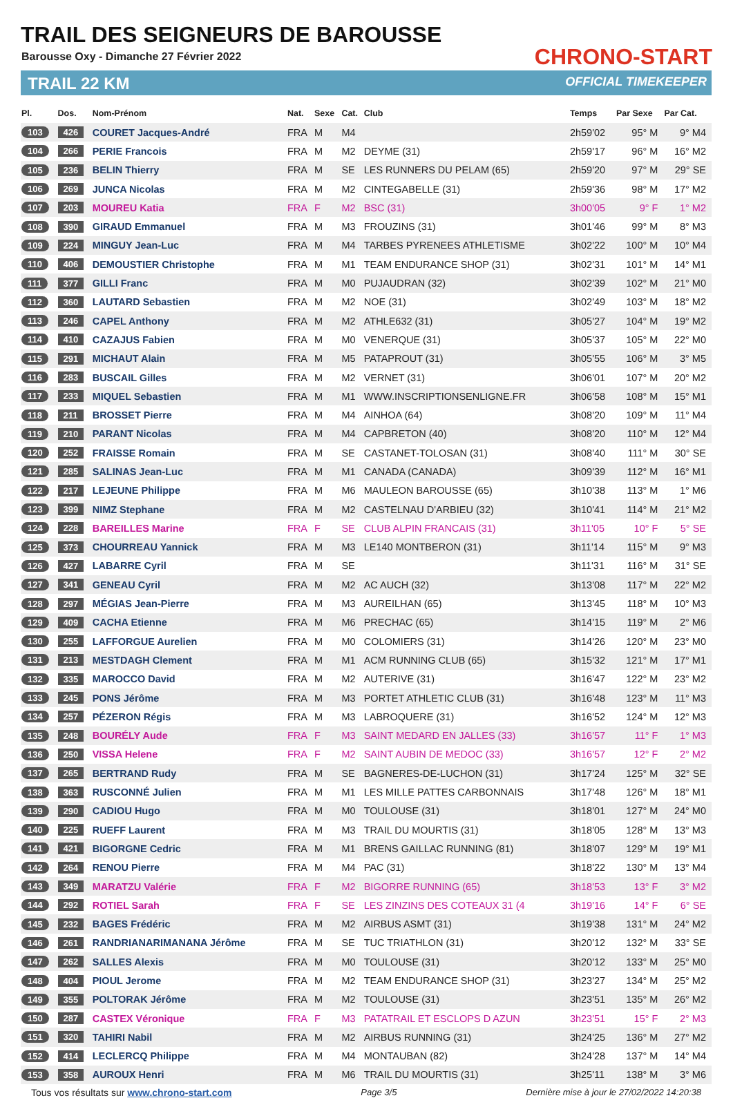TRAIL DES SEIGNEURS DE BAROUSSE
Barousse Oxy - Dimanche 27 Février 2022
TRAIL 22 KM
CHRONO-START
OFFICIAL TIMEKEEPER
| Pl. | Dos. | Nom-Prénom | Nat. | Sexe | Cat. | Club | Temps | Par Sexe | Par Cat. |
| --- | --- | --- | --- | --- | --- | --- | --- | --- | --- |
| 103 | 426 | COURET Jacques-André | FRA | M | M4 | | 2h59'02 | 95° M | 9° M4 |
| 104 | 266 | PERIE Francois | FRA | M | M2 | DEYME (31) | 2h59'17 | 96° M | 16° M2 |
| 105 | 236 | BELIN Thierry | FRA | M | SE | LES RUNNERS DU PELAM (65) | 2h59'20 | 97° M | 29° SE |
| 106 | 269 | JUNCA Nicolas | FRA | M | M2 | CINTEGABELLE (31) | 2h59'36 | 98° M | 17° M2 |
| 107 | 203 | MOUREU Katia | FRA | F | M2 | BSC (31) | 3h00'05 | 9° F | 1° M2 |
| 108 | 390 | GIRAUD Emmanuel | FRA | M | M3 | FROUZINS (31) | 3h01'46 | 99° M | 8° M3 |
| 109 | 224 | MINGUY Jean-Luc | FRA | M | M4 | TARBES PYRENEES ATHLETISME | 3h02'22 | 100° M | 10° M4 |
| 110 | 406 | DEMOUSTIER Christophe | FRA | M | M1 | TEAM ENDURANCE SHOP (31) | 3h02'31 | 101° M | 14° M1 |
| 111 | 377 | GILLI Franc | FRA | M | M0 | PUJAUDRAN (32) | 3h02'39 | 102° M | 21° M0 |
| 112 | 360 | LAUTARD Sebastien | FRA | M | M2 | NOE (31) | 3h02'49 | 103° M | 18° M2 |
| 113 | 246 | CAPEL Anthony | FRA | M | M2 | ATHLE632 (31) | 3h05'27 | 104° M | 19° M2 |
| 114 | 410 | CAZAJUS Fabien | FRA | M | M0 | VENERQUE (31) | 3h05'37 | 105° M | 22° M0 |
| 115 | 291 | MICHAUT Alain | FRA | M | M5 | PATAPROUT (31) | 3h05'55 | 106° M | 3° M5 |
| 116 | 283 | BUSCAIL Gilles | FRA | M | M2 | VERNET (31) | 3h06'01 | 107° M | 20° M2 |
| 117 | 233 | MIQUEL Sebastien | FRA | M | M1 | WWW.INSCRIPTIONSENLIGNE.FR | 3h06'58 | 108° M | 15° M1 |
| 118 | 211 | BROSSET Pierre | FRA | M | M4 | AINHOA (64) | 3h08'20 | 109° M | 11° M4 |
| 119 | 210 | PARANT Nicolas | FRA | M | M4 | CAPBRETON (40) | 3h08'20 | 110° M | 12° M4 |
| 120 | 252 | FRAISSE Romain | FRA | M | SE | CASTANET-TOLOSAN (31) | 3h08'40 | 111° M | 30° SE |
| 121 | 285 | SALINAS Jean-Luc | FRA | M | M1 | CANADA (CANADA) | 3h09'39 | 112° M | 16° M1 |
| 122 | 217 | LEJEUNE Philippe | FRA | M | M6 | MAULEON BAROUSSE (65) | 3h10'38 | 113° M | 1° M6 |
| 123 | 399 | NIMZ Stephane | FRA | M | M2 | CASTELNAU D'ARBIEU (32) | 3h10'41 | 114° M | 21° M2 |
| 124 | 228 | BAREILLES Marine | FRA | F | SE | CLUB ALPIN FRANCAIS (31) | 3h11'05 | 10° F | 5° SE |
| 125 | 373 | CHOURREAU Yannick | FRA | M | M3 | LE140 MONTBERON (31) | 3h11'14 | 115° M | 9° M3 |
| 126 | 427 | LABARRE Cyril | FRA | M | SE | | 3h11'31 | 116° M | 31° SE |
| 127 | 341 | GENEAU Cyril | FRA | M | M2 | AC AUCH (32) | 3h13'08 | 117° M | 22° M2 |
| 128 | 297 | MÉGIAS Jean-Pierre | FRA | M | M3 | AUREILHAN (65) | 3h13'45 | 118° M | 10° M3 |
| 129 | 409 | CACHA Etienne | FRA | M | M6 | PRECHAC (65) | 3h14'15 | 119° M | 2° M6 |
| 130 | 255 | LAFFORGUE Aurelien | FRA | M | M0 | COLOMIERS (31) | 3h14'26 | 120° M | 23° M0 |
| 131 | 213 | MESTDAGH Clement | FRA | M | M1 | ACM RUNNING CLUB (65) | 3h15'32 | 121° M | 17° M1 |
| 132 | 335 | MAROCCO David | FRA | M | M2 | AUTERIVE (31) | 3h16'47 | 122° M | 23° M2 |
| 133 | 245 | PONS Jérôme | FRA | M | M3 | PORTET ATHLETIC CLUB (31) | 3h16'48 | 123° M | 11° M3 |
| 134 | 257 | PÉZERON Régis | FRA | M | M3 | LABROQUERE (31) | 3h16'52 | 124° M | 12° M3 |
| 135 | 248 | BOURÉLY Aude | FRA | F | M3 | SAINT MEDARD EN JALLES (33) | 3h16'57 | 11° F | 1° M3 |
| 136 | 250 | VISSA Helene | FRA | F | M2 | SAINT AUBIN DE MEDOC (33) | 3h16'57 | 12° F | 2° M2 |
| 137 | 265 | BERTRAND Rudy | FRA | M | SE | BAGNERES-DE-LUCHON (31) | 3h17'24 | 125° M | 32° SE |
| 138 | 363 | RUSCONNÉ Julien | FRA | M | M1 | LES MILLE PATTES CARBONNAIS | 3h17'48 | 126° M | 18° M1 |
| 139 | 290 | CADIOU Hugo | FRA | M | M0 | TOULOUSE (31) | 3h18'01 | 127° M | 24° M0 |
| 140 | 225 | RUEFF Laurent | FRA | M | M3 | TRAIL DU MOURTIS (31) | 3h18'05 | 128° M | 13° M3 |
| 141 | 421 | BIGORGNE Cedric | FRA | M | M1 | BRENS GAILLAC RUNNING (81) | 3h18'07 | 129° M | 19° M1 |
| 142 | 264 | RENOU Pierre | FRA | M | M4 | PAC (31) | 3h18'22 | 130° M | 13° M4 |
| 143 | 349 | MARATZU Valérie | FRA | F | M2 | BIGORRE RUNNING (65) | 3h18'53 | 13° F | 3° M2 |
| 144 | 292 | ROTIEL Sarah | FRA | F | SE | LES ZINZINS DES COTEAUX 31 (4 | 3h19'16 | 14° F | 6° SE |
| 145 | 232 | BAGES Frédéric | FRA | M | M2 | AIRBUS ASMT (31) | 3h19'38 | 131° M | 24° M2 |
| 146 | 261 | RANDRIANARIMANANA Jérôme | FRA | M | SE | TUC TRIATHLON (31) | 3h20'12 | 132° M | 33° SE |
| 147 | 262 | SALLES Alexis | FRA | M | M0 | TOULOUSE (31) | 3h20'12 | 133° M | 25° M0 |
| 148 | 404 | PIOUL Jerome | FRA | M | M2 | TEAM ENDURANCE SHOP (31) | 3h23'27 | 134° M | 25° M2 |
| 149 | 355 | POLTORAK Jérôme | FRA | M | M2 | TOULOUSE (31) | 3h23'51 | 135° M | 26° M2 |
| 150 | 287 | CASTEX Véronique | FRA | F | M3 | PATATRAIL ET ESCLOPS D AZUN | 3h23'51 | 15° F | 2° M3 |
| 151 | 320 | TAHIRI Nabil | FRA | M | M2 | AIRBUS RUNNING (31) | 3h24'25 | 136° M | 27° M2 |
| 152 | 414 | LECLERCQ Philippe | FRA | M | M4 | MONTAUBAN (82) | 3h24'28 | 137° M | 14° M4 |
| 153 | 358 | AUROUX Henri | FRA | M | M6 | TRAIL DU MOURTIS (31) | 3h25'11 | 138° M | 3° M6 |
Tous vos résultats sur www.chrono-start.com Page 3/5 Dernière mise à jour le 27/02/2022 14:20:38